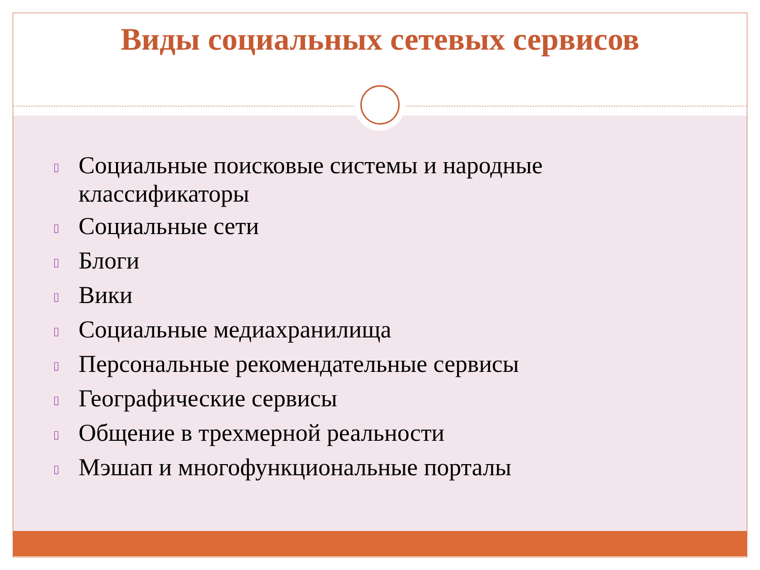Виды социальных сетевых сервисов
▯ Социальные поисковые системы и народные классификаторы
▯ Социальные сети
▯ Блоги
▯ Вики
▯ Социальные медиахранилища
▯ Персональные рекомендательные сервисы
▯ Географические сервисы
▯ Общение в трехмерной реальности
▯ Мэшап и многофункциональные порталы